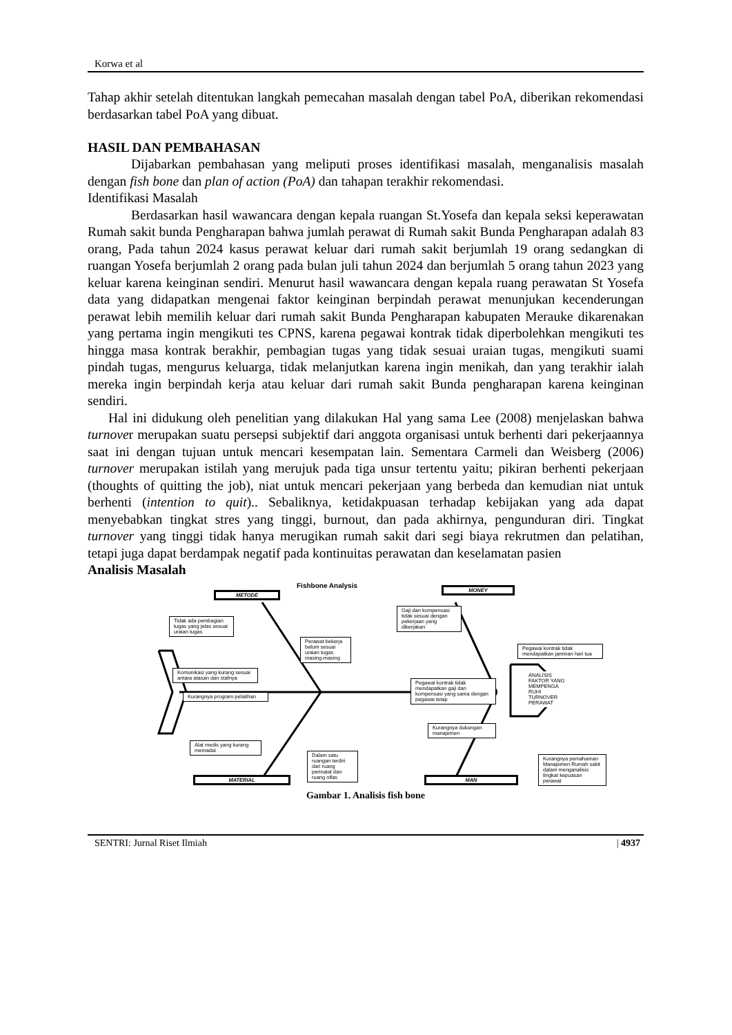Korwa et al
Tahap akhir setelah ditentukan langkah pemecahan masalah dengan tabel PoA, diberikan rekomendasi berdasarkan tabel PoA yang dibuat.
HASIL DAN PEMBAHASAN
Dijabarkan pembahasan yang meliputi proses identifikasi masalah, menganalisis masalah dengan fish bone dan plan of action (PoA) dan tahapan terakhir rekomendasi.
Identifikasi Masalah
Berdasarkan hasil wawancara dengan kepala ruangan St.Yosefa dan kepala seksi keperawatan Rumah sakit bunda Pengharapan bahwa jumlah perawat di Rumah sakit Bunda Pengharapan adalah 83 orang, Pada tahun 2024 kasus perawat keluar dari rumah sakit berjumlah 19 orang sedangkan di ruangan Yosefa berjumlah 2 orang pada bulan juli tahun 2024 dan berjumlah 5 orang tahun 2023 yang keluar karena keinginan sendiri. Menurut hasil wawancara dengan kepala ruang perawatan St Yosefa data yang didapatkan mengenai faktor keinginan berpindah perawat menunjukan kecenderungan perawat lebih memilih keluar dari rumah sakit Bunda Pengharapan kabupaten Merauke dikarenakan yang pertama ingin mengikuti tes CPNS, karena pegawai kontrak tidak diperbolehkan mengikuti tes hingga masa kontrak berakhir, pembagian tugas yang tidak sesuai uraian tugas, mengikuti suami pindah tugas, mengurus keluarga, tidak melanjutkan karena ingin menikah, dan yang terakhir ialah mereka ingin berpindah kerja atau keluar dari rumah sakit Bunda pengharapan karena keinginan sendiri.
Hal ini didukung oleh penelitian yang dilakukan Hal yang sama Lee (2008) menjelaskan bahwa turnover merupakan suatu persepsi subjektif dari anggota organisasi untuk berhenti dari pekerjaannya saat ini dengan tujuan untuk mencari kesempatan lain. Sementara Carmeli dan Weisberg (2006) turnover merupakan istilah yang merujuk pada tiga unsur tertentu yaitu; pikiran berhenti pekerjaan (thoughts of quitting the job), niat untuk mencari pekerjaan yang berbeda dan kemudian niat untuk berhenti (intention to quit).. Sebaliknya, ketidakpuasan terhadap kebijakan yang ada dapat menyebabkan tingkat stres yang tinggi, burnout, dan pada akhirnya, pengunduran diri. Tingkat turnover yang tinggi tidak hanya merugikan rumah sakit dari segi biaya rekrutmen dan pelatihan, tetapi juga dapat berdampak negatif pada kontinuitas perawatan dan keselamatan pasien
Analisis Masalah
Fishbone Analysis
METODE
MONEY
MATERIAL MAN
Tidak ada pembagian tugas yang jelas sesuai uraian tugas
Perawat bekerja belum sesuai uraian tugas masing-masing
Komunikasi yang kurang sesuai antara atasan dan stafnya
Kurangnya program pelatihan
Gaji dan kompensasi tidak sesuai dengan pekerjaan yang dikerjakan
Pegawai kontrak tidak mendapatkan jaminan hari tua
Pegawai kontrak tidak mendapatkan gaji dan kompensasi yang sama dengan pegawai tetap
ANALISIS FAKTOR YANG MEMPENGA RUHI TURNOVER PERAWAT
Kurangnya dukungan manajemen
Alat medis yang kurang memadai
Dalam satu ruangan terdiri dari ruang perinatal dan ruang nifas
Kurangnya pemahaman Manajemen Rumah sakit dalam menganalisis tingkat kepuasan perawat
Gambar 1. Analisis fish bone
SENTRI: Jurnal Riset Ilmiah | 4937